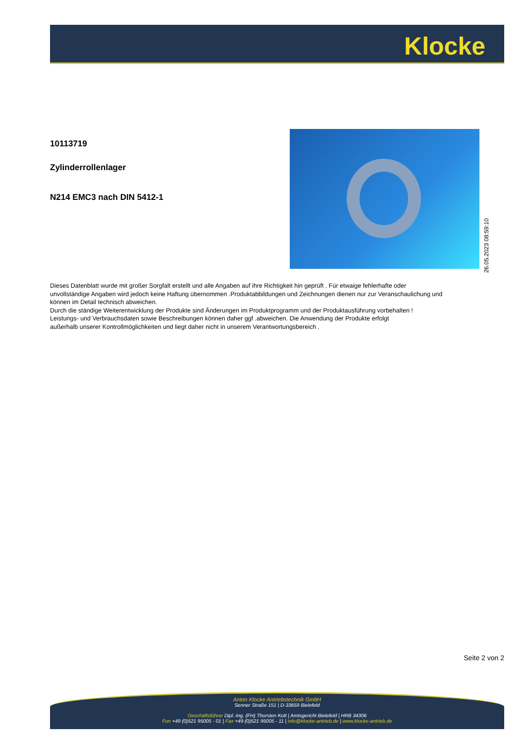Klocke
10113719
Zylinderrollenlager
N214 EMC3 nach DIN 5412-1
26.05.2023 08:59:10
Dieses Datenblatt wurde mit großer Sorgfalt erstellt und alle Angaben auf ihre Richtigkeit hin geprüft . Für etwaige fehlerhafte oder unvollständige Angaben wird jedoch keine Haftung übernommen .Produktabbildungen und Zeichnungen dienen nur zur Veranschaulichung und können im Detail technisch abweichen.
Durch die ständige Weiterentwicklung der Produkte sind Änderungen im Produktprogramm und der Produktausführung vorbehalten !
Leistungs- und Verbrauchsdaten sowie Beschreibungen können daher ggf .abweichen. Die Anwendung der Produkte erfolgt
außerhalb unserer Kontrollmöglichkeiten und liegt daher nicht in unserem Verantwortungsbereich .
Seite 2 von 2
Anton Klocke Antriebstechnik GmbH
Senner Straße 151 | D-33659 Bielefeld
Geschäftsführer Dipl.-Ing. (FH) Thorsten Kott | Amtsgericht Bielefeld | HRB 34306
Fon +49 (0)521 95005 - 01 | Fax +49 (0)521 95005 - 11 | info@klocke-antrieb.de | www.klocke-antrieb.de